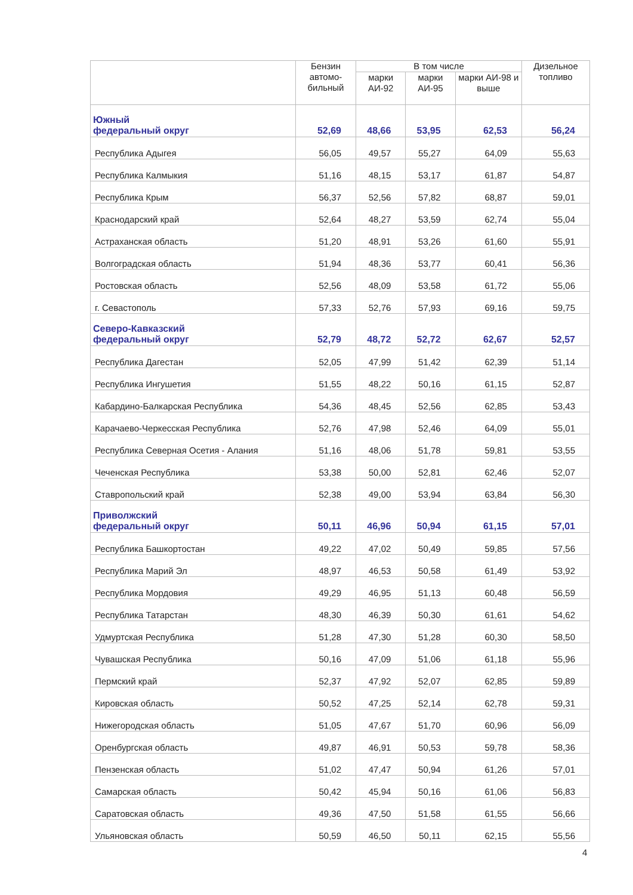| | Бензин автомо-бильный | В том числе | | | Дизельное топливо |
| --- | --- | --- | --- | --- | --- |
| | | марки АИ-92 | марки АИ-95 | марки АИ-98 и выше | |
| Южный федеральный округ | 52,69 | 48,66 | 53,95 | 62,53 | 56,24 |
| Республика Адыгея | 56,05 | 49,57 | 55,27 | 64,09 | 55,63 |
| Республика Калмыкия | 51,16 | 48,15 | 53,17 | 61,87 | 54,87 |
| Республика Крым | 56,37 | 52,56 | 57,82 | 68,87 | 59,01 |
| Краснодарский край | 52,64 | 48,27 | 53,59 | 62,74 | 55,04 |
| Астраханская область | 51,20 | 48,91 | 53,26 | 61,60 | 55,91 |
| Волгоградская область | 51,94 | 48,36 | 53,77 | 60,41 | 56,36 |
| Ростовская область | 52,56 | 48,09 | 53,58 | 61,72 | 55,06 |
| г. Севастополь | 57,33 | 52,76 | 57,93 | 69,16 | 59,75 |
| Северо-Кавказский федеральный округ | 52,79 | 48,72 | 52,72 | 62,67 | 52,57 |
| Республика Дагестан | 52,05 | 47,99 | 51,42 | 62,39 | 51,14 |
| Республика Ингушетия | 51,55 | 48,22 | 50,16 | 61,15 | 52,87 |
| Кабардино-Балкарская Республика | 54,36 | 48,45 | 52,56 | 62,85 | 53,43 |
| Карачаево-Черкесская Республика | 52,76 | 47,98 | 52,46 | 64,09 | 55,01 |
| Республика Северная Осетия - Алания | 51,16 | 48,06 | 51,78 | 59,81 | 53,55 |
| Чеченская Республика | 53,38 | 50,00 | 52,81 | 62,46 | 52,07 |
| Ставропольский край | 52,38 | 49,00 | 53,94 | 63,84 | 56,30 |
| Приволжский федеральный округ | 50,11 | 46,96 | 50,94 | 61,15 | 57,01 |
| Республика Башкортостан | 49,22 | 47,02 | 50,49 | 59,85 | 57,56 |
| Республика Марий Эл | 48,97 | 46,53 | 50,58 | 61,49 | 53,92 |
| Республика Мордовия | 49,29 | 46,95 | 51,13 | 60,48 | 56,59 |
| Республика Татарстан | 48,30 | 46,39 | 50,30 | 61,61 | 54,62 |
| Удмуртская Республика | 51,28 | 47,30 | 51,28 | 60,30 | 58,50 |
| Чувашская Республика | 50,16 | 47,09 | 51,06 | 61,18 | 55,96 |
| Пермский край | 52,37 | 47,92 | 52,07 | 62,85 | 59,89 |
| Кировская область | 50,52 | 47,25 | 52,14 | 62,78 | 59,31 |
| Нижегородская область | 51,05 | 47,67 | 51,70 | 60,96 | 56,09 |
| Оренбургская область | 49,87 | 46,91 | 50,53 | 59,78 | 58,36 |
| Пензенская область | 51,02 | 47,47 | 50,94 | 61,26 | 57,01 |
| Самарская область | 50,42 | 45,94 | 50,16 | 61,06 | 56,83 |
| Саратовская область | 49,36 | 47,50 | 51,58 | 61,55 | 56,66 |
| Ульяновская область | 50,59 | 46,50 | 50,11 | 62,15 | 55,56 |
4